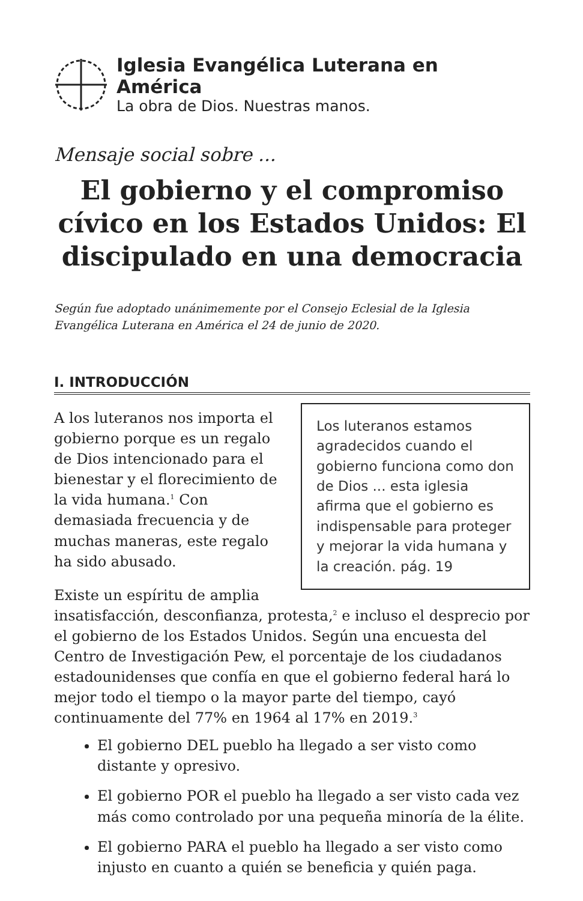Iglesia Evangélica Luterana en América
La obra de Dios. Nuestras manos.
Mensaje social sobre ...
El gobierno y el compromiso cívico en los Estados Unidos: El discipulado en una democracia
Según fue adoptado unánimemente por el Consejo Eclesial de la Iglesia Evangélica Luterana en América el 24 de junio de 2020.
I. INTRODUCCIÓN
Los luteranos estamos agradecidos cuando el gobierno funciona como don de Dios ... esta iglesia afirma que el gobierno es indispensable para proteger y mejorar la vida humana y la creación. pág. 19
A los luteranos nos importa el gobierno porque es un regalo de Dios intencionado para el bienestar y el florecimiento de la vida humana.<sup>1</sup> Con demasiada frecuencia y de muchas maneras, este regalo ha sido abusado.
Existe un espíritu de amplia insatisfacción, desconfianza, protesta,<sup>2</sup> e incluso el desprecio por el gobierno de los Estados Unidos. Según una encuesta del Centro de Investigación Pew, el porcentaje de los ciudadanos estadounidenses que confía en que el gobierno federal hará lo mejor todo el tiempo o la mayor parte del tiempo, cayó continuamente del 77% en 1964 al 17% en 2019.<sup>3</sup>
El gobierno DEL pueblo ha llegado a ser visto como distante y opresivo.
El gobierno POR el pueblo ha llegado a ser visto cada vez más como controlado por una pequeña minoría de la élite.
El gobierno PARA el pueblo ha llegado a ser visto como injusto en cuanto a quién se beneficia y quién paga.